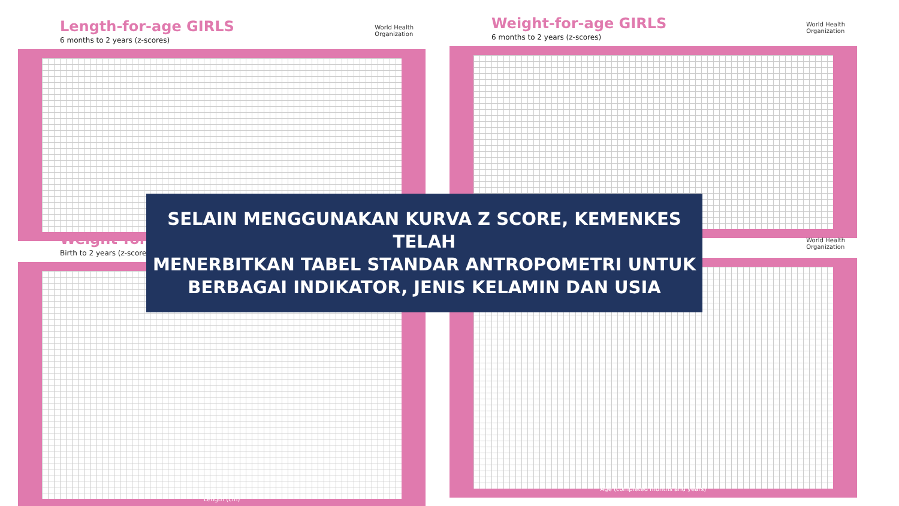Length-for-age GIRLS
6 months to 2 years (z-scores)
World Health
Organization
Weight-for-age GIRLS
6 months to 2 years (z-scores)
World Health
Organization
Weight-for-
Birth to 2 years (z-scores
Length (cm)
World Health
Organization
Age (completed months and years)
SELAIN MENGGUNAKAN KURVA Z SCORE, KEMENKES TELAH
MENERBITKAN TABEL STANDAR ANTROPOMETRI UNTUK
BERBAGAI INDIKATOR, JENIS KELAMIN DAN USIA